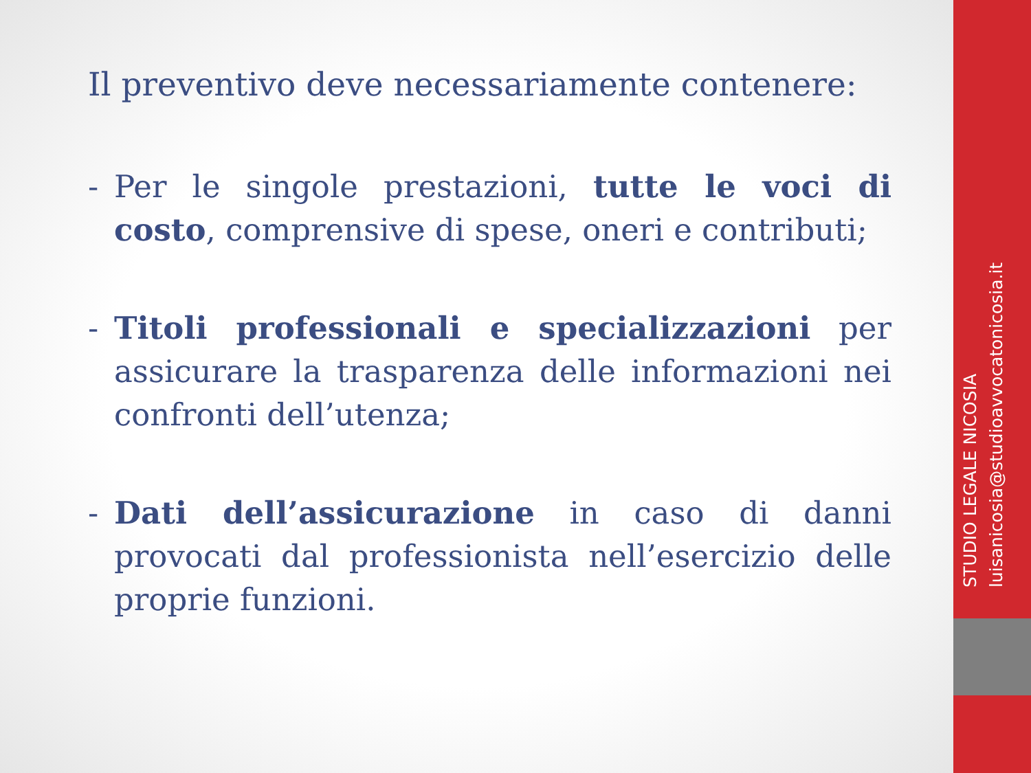Il preventivo deve necessariamente contenere:
- Per le singole prestazioni, tutte le voci di costo, comprensive di spese, oneri e contributi;
- Titoli professionali e specializzazioni per assicurare la trasparenza delle informazioni nei confronti dell’utenza;
- Dati dell’assicurazione in caso di danni provocati dal professionista nell’esercizio delle proprie funzioni.
STUDIO LEGALE NICOSIA
luisanicosia@studioavvocatonicosia.it